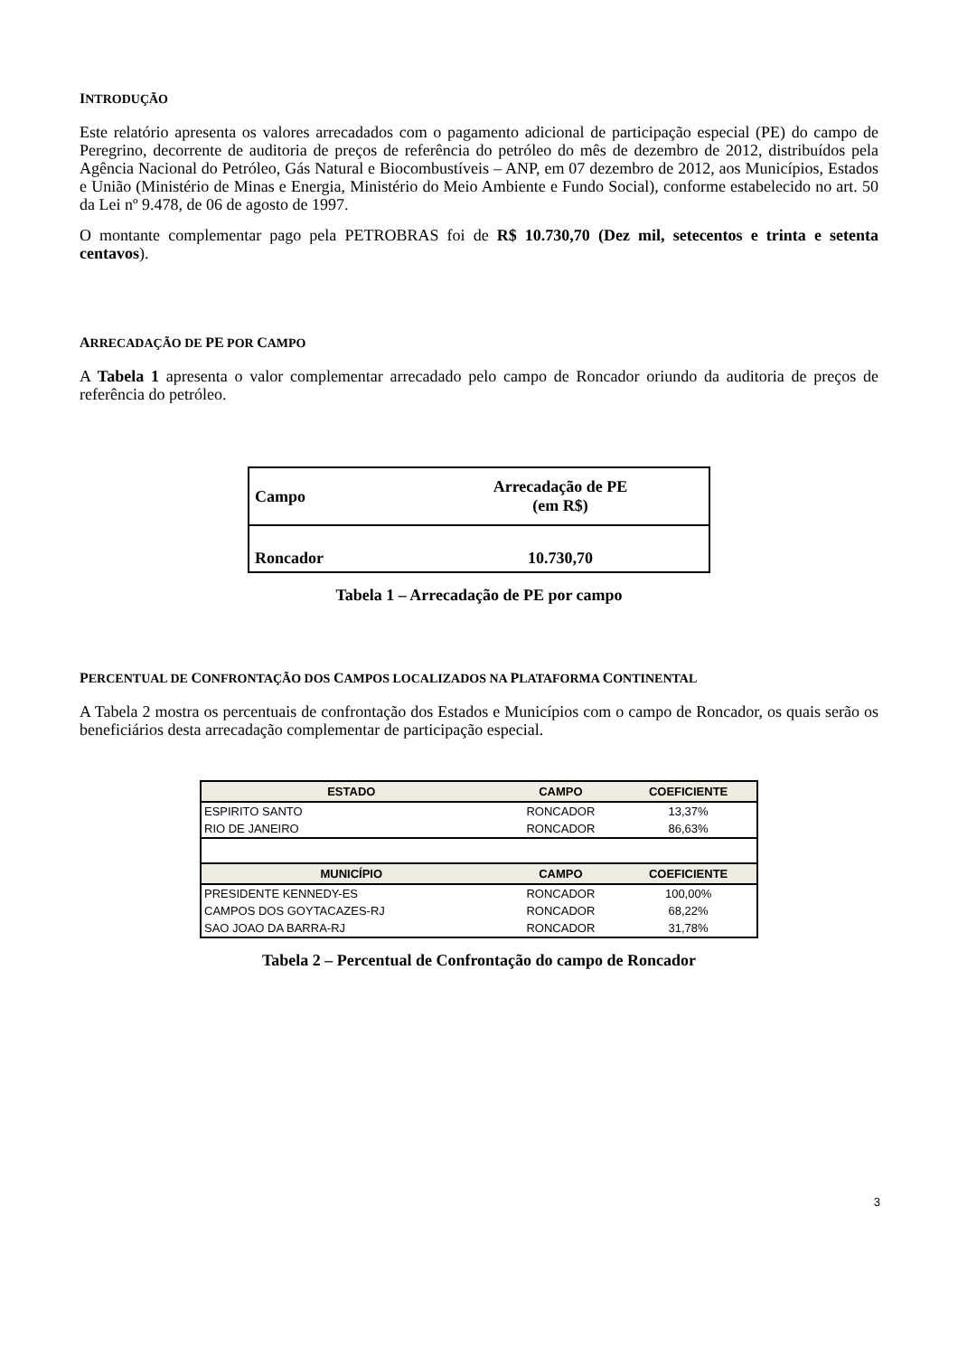INTRODUÇÃO
Este relatório apresenta os valores arrecadados com o pagamento adicional de participação especial (PE) do campo de Peregrino, decorrente de auditoria de preços de referência do petróleo do mês de dezembro de 2012, distribuídos pela Agência Nacional do Petróleo, Gás Natural e Biocombustíveis – ANP, em 07 dezembro de 2012, aos Municípios, Estados e União (Ministério de Minas e Energia, Ministério do Meio Ambiente e Fundo Social), conforme estabelecido no art. 50 da Lei nº 9.478, de 06 de agosto de 1997.
O montante complementar pago pela PETROBRAS foi de R$ 10.730,70 (Dez mil, setecentos e trinta e setenta centavos).
ARRECADAÇÃO DE PE POR CAMPO
A Tabela 1 apresenta o valor complementar arrecadado pelo campo de Roncador oriundo da auditoria de preços de referência do petróleo.
| Campo | Arrecadação de PE (em R$) |
| Roncador | 10.730,70 |
Tabela 1 – Arrecadação de PE por campo
PERCENTUAL DE CONFRONTAÇÃO DOS CAMPOS LOCALIZADOS NA PLATAFORMA CONTINENTAL
A Tabela 2 mostra os percentuais de confrontação dos Estados e Municípios com o campo de Roncador, os quais serão os beneficiários desta arrecadação complementar de participação especial.
| ESTADO | CAMPO | COEFICIENTE |
| --- | --- | --- |
| ESPIRITO SANTO | RONCADOR | 13,37% |
| RIO DE JANEIRO | RONCADOR | 86,63% |
| MUNICÍPIO | CAMPO | COEFICIENTE |
| PRESIDENTE KENNEDY-ES | RONCADOR | 100,00% |
| CAMPOS DOS GOYTACAZES-RJ | RONCADOR | 68,22% |
| SAO JOAO DA BARRA-RJ | RONCADOR | 31,78% |
Tabela 2 – Percentual de Confrontação do campo de Roncador
3